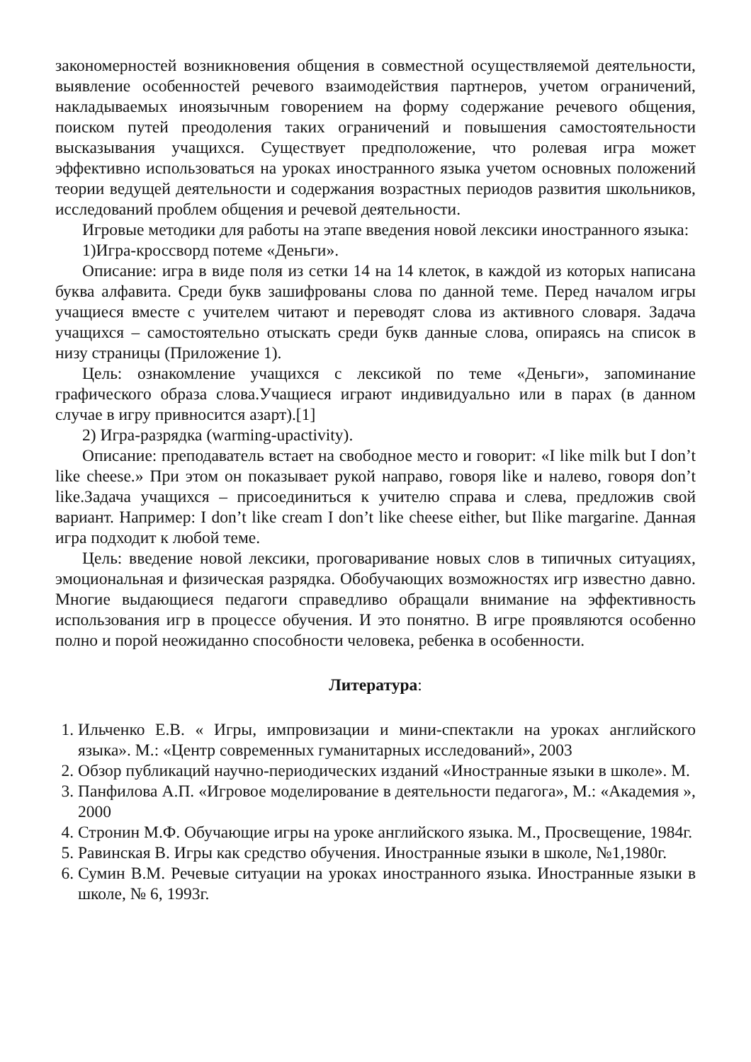закономерностей возникновения общения в совместной осуществляемой деятельности, выявление особенностей речевого взаимодействия партнеров, учетом ограничений, накладываемых иноязычным говорением на форму содержание речевого общения, поиском путей преодоления таких ограничений и повышения самостоятельности высказывания учащихся. Существует предположение, что ролевая игра может эффективно использоваться на уроках иностранного языка учетом основных положений теории ведущей деятельности и содержания возрастных периодов развития школьников, исследований проблем общения и речевой деятельности.
Игровые методики для работы на этапе введения новой лексики иностранного языка:
1)Игра-кроссворд потеме «Деньги».
Описание: игра в виде поля из сетки 14 на 14 клеток, в каждой из которых написана буква алфавита. Среди букв зашифрованы слова по данной теме. Перед началом игры учащиеся вместе с учителем читают и переводят слова из активного словаря. Задача учащихся – самостоятельно отыскать среди букв данные слова, опираясь на список в низу страницы (Приложение 1).
Цель: ознакомление учащихся с лексикой по теме «Деньги», запоминание графического образа слова.Учащиеся играют индивидуально или в парах (в данном случае в игру привносится азарт).[1]
2) Игра-разрядка (warming-upactivity).
Описание: преподаватель встает на свободное место и говорит: «I like milk but I don’t like cheese.» При этом он показывает рукой направо, говоря like и налево, говоря don’t like.Задача учащихся – присоединиться к учителю справа и слева, предложив свой вариант. Например: I don’t like cream I don’t like cheese either, but Ilike margarine. Данная игра подходит к любой теме.
Цель: введение новой лексики, проговаривание новых слов в типичных ситуациях, эмоциональная и физическая разрядка. Обобучающих возможностях игр известно давно. Многие выдающиеся педагоги справедливо обращали внимание на эффективность использования игр в процессе обучения. И это понятно. В игре проявляются особенно полно и порой неожиданно способности человека, ребенка в особенности.
Литература:
1. Ильченко Е.В. « Игры, импровизации и мини-спектакли на уроках английского языка». М.: «Центр современных гуманитарных исследований», 2003
2. Обзор публикаций научно-периодических изданий «Иностранные языки в школе». М.
3. Панфилова А.П. «Игровое моделирование в деятельности педагога», М.: «Академия », 2000
4. Стронин М.Ф. Обучающие игры на уроке английского языка. М., Просвещение, 1984г.
5. Равинская В. Игры как средство обучения. Иностранные языки в школе, №1,1980г.
6. Сумин В.М. Речевые ситуации на уроках иностранного языка. Иностранные языки в школе, № 6, 1993г.